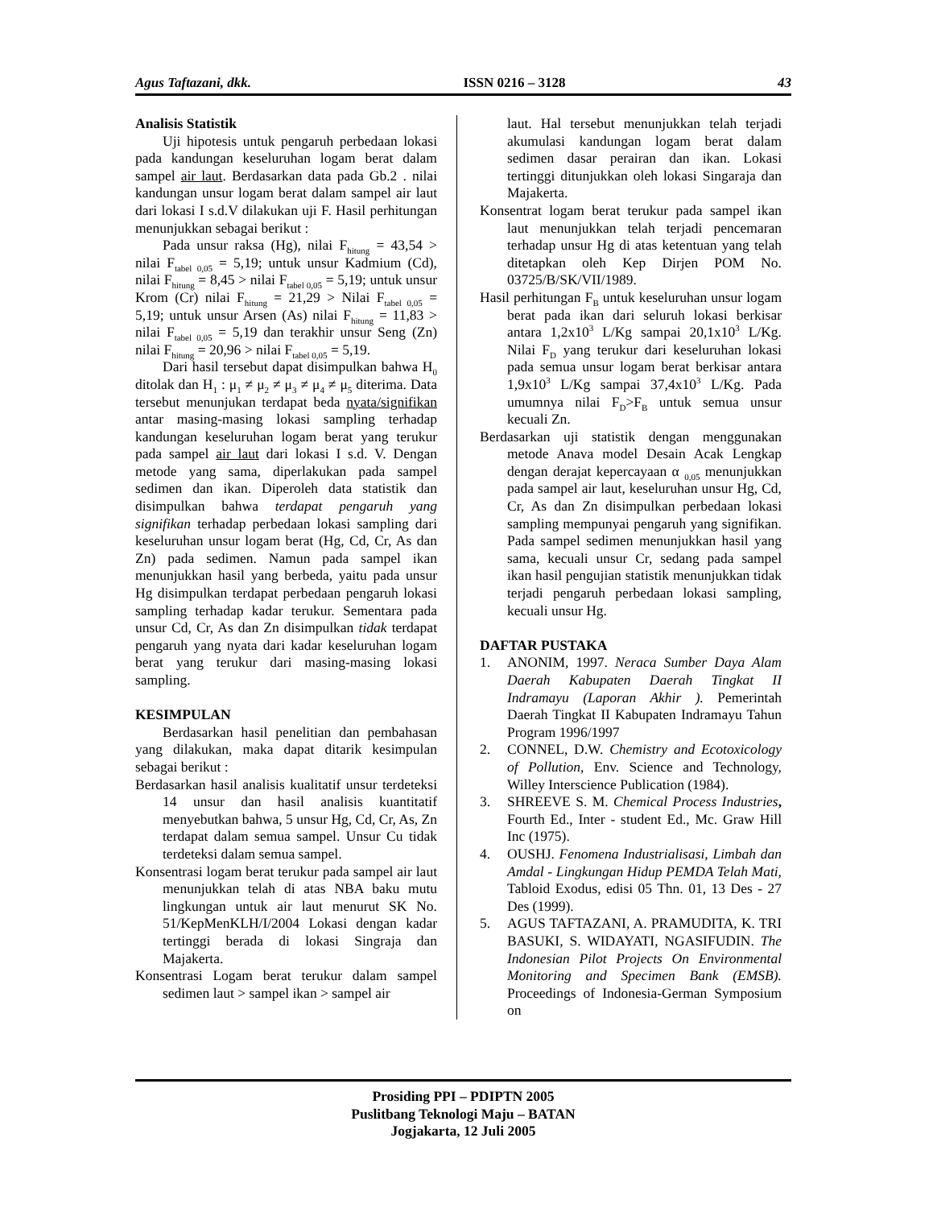Agus Taftazani, dkk. ISSN 0216 – 3128 43
Analisis Statistik
Uji hipotesis untuk pengaruh perbedaan lokasi pada kandungan keseluruhan logam berat dalam sampel air laut. Berdasarkan data pada Gb.2 . nilai kandungan unsur logam berat dalam sampel air laut dari lokasi I s.d.V dilakukan uji F. Hasil perhitungan menunjukkan sebagai berikut :
Pada unsur raksa (Hg), nilai F<sub>hitung</sub> = 43,54 > nilai F<sub>tabel 0,05</sub> = 5,19; untuk unsur Kadmium (Cd), nilai F<sub>hitung</sub> = 8,45 > nilai F<sub>tabel 0,05</sub> = 5,19; untuk unsur Krom (Cr) nilai F<sub>hitung</sub> = 21,29 > Nilai F<sub>tabel 0,05</sub> = 5,19; untuk unsur Arsen (As) nilai F<sub>hitung</sub> = 11,83 > nilai F<sub>tabel 0,05</sub> = 5,19 dan terakhir unsur Seng (Zn) nilai F<sub>hitung</sub> = 20,96 > nilai F<sub>tabel 0,05</sub> = 5,19.
Dari hasil tersebut dapat disimpulkan bahwa H<sub>0</sub> ditolak dan H<sub>1</sub> : μ<sub>1</sub> ≠ μ<sub>2</sub> ≠ μ<sub>3</sub> ≠ μ<sub>4</sub> ≠ μ<sub>5</sub> diterima. Data tersebut menunjukan terdapat beda nyata/signifikan antar masing-masing lokasi sampling terhadap kandungan keseluruhan logam berat yang terukur pada sampel air laut dari lokasi I s.d. V. Dengan metode yang sama, diperlakukan pada sampel sedimen dan ikan. Diperoleh data statistik dan disimpulkan bahwa terdapat pengaruh yang signifikan terhadap perbedaan lokasi sampling dari keseluruhan unsur logam berat (Hg, Cd, Cr, As dan Zn) pada sedimen. Namun pada sampel ikan menunjukkan hasil yang berbeda, yaitu pada unsur Hg disimpulkan terdapat perbedaan pengaruh lokasi sampling terhadap kadar terukur. Sementara pada unsur Cd, Cr, As dan Zn disimpulkan tidak terdapat pengaruh yang nyata dari kadar keseluruhan logam berat yang terukur dari masing-masing lokasi sampling.
KESIMPULAN
Berdasarkan hasil penelitian dan pembahasan yang dilakukan, maka dapat ditarik kesimpulan sebagai berikut :
Berdasarkan hasil analisis kualitatif unsur terdeteksi 14 unsur dan hasil analisis kuantitatif menyebutkan bahwa, 5 unsur Hg, Cd, Cr, As, Zn terdapat dalam semua sampel. Unsur Cu tidak terdeteksi dalam semua sampel.
Konsentrasi logam berat terukur pada sampel air laut menunjukkan telah di atas NBA baku mutu lingkungan untuk air laut menurut SK No. 51/KepMenKLH/I/2004 Lokasi dengan kadar tertinggi berada di lokasi Singraja dan Majakerta.
Konsentrasi Logam berat terukur dalam sampel sedimen laut > sampel ikan > sampel air
laut. Hal tersebut menunjukkan telah terjadi akumulasi kandungan logam berat dalam sedimen dasar perairan dan ikan. Lokasi tertinggi ditunjukkan oleh lokasi Singaraja dan Majakerta.
Konsentrat logam berat terukur pada sampel ikan laut menunjukkan telah terjadi pencemaran terhadap unsur Hg di atas ketentuan yang telah ditetapkan oleh Kep Dirjen POM No. 03725/B/SK/VII/1989.
Hasil perhitungan F<sub>B</sub> untuk keseluruhan unsur logam berat pada ikan dari seluruh lokasi berkisar antara 1,2x10<sup>3</sup> L/Kg sampai 20,1x10<sup>3</sup> L/Kg. Nilai F<sub>D</sub> yang terukur dari keseluruhan lokasi pada semua unsur logam berat berkisar antara 1,9x10<sup>3</sup> L/Kg sampai 37,4x10<sup>3</sup> L/Kg. Pada umumnya nilai F<sub>D</sub>>F<sub>B</sub> untuk semua unsur kecuali Zn.
Berdasarkan uji statistik dengan menggunakan metode Anava model Desain Acak Lengkap dengan derajat kepercayaan α <sub>0,05</sub> menunjukkan pada sampel air laut, keseluruhan unsur Hg, Cd, Cr, As dan Zn disimpulkan perbedaan lokasi sampling mempunyai pengaruh yang signifikan. Pada sampel sedimen menunjukkan hasil yang sama, kecuali unsur Cr, sedang pada sampel ikan hasil pengujian statistik menunjukkan tidak terjadi pengaruh perbedaan lokasi sampling, kecuali unsur Hg.
DAFTAR PUSTAKA
1. ANONIM, 1997. Neraca Sumber Daya Alam Daerah Kabupaten Daerah Tingkat II Indramayu (Laporan Akhir ). Pemerintah Daerah Tingkat II Kabupaten Indramayu Tahun Program 1996/1997
2. CONNEL, D.W. Chemistry and Ecotoxicology of Pollution, Env. Science and Technology, Willey Interscience Publication (1984).
3. SHREEVE S. M. Chemical Process Industries, Fourth Ed., Inter - student Ed., Mc. Graw Hill Inc (1975).
4. OUSHJ. Fenomena Industrialisasi, Limbah dan Amdal - Lingkungan Hidup PEMDA Telah Mati, Tabloid Exodus, edisi 05 Thn. 01, 13 Des - 27 Des (1999).
5. AGUS TAFTAZANI, A. PRAMUDITA, K. TRI BASUKI, S. WIDAYATI, NGASIFUDIN. The Indonesian Pilot Projects On Environmental Monitoring and Specimen Bank (EMSB). Proceedings of Indonesia-German Symposium on
Prosiding PPI – PDIPTN 2005
Puslitbang Teknologi Maju – BATAN
Jogjakarta, 12 Juli 2005